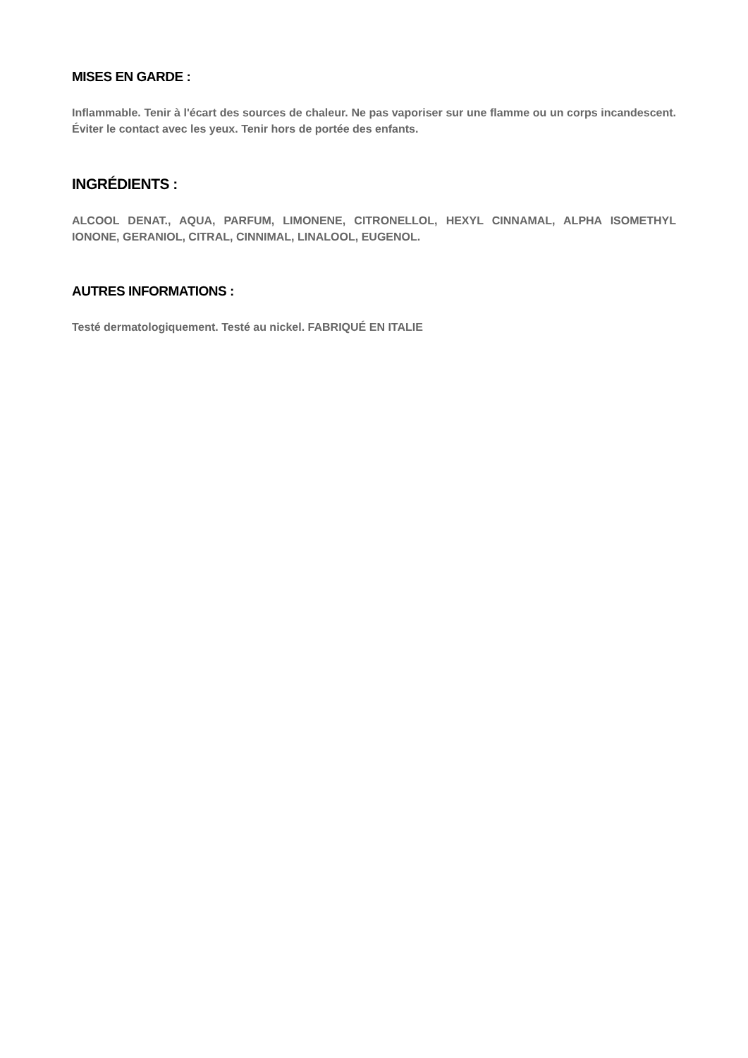MISES EN GARDE :
Inflammable. Tenir à l'écart des sources de chaleur. Ne pas vaporiser sur une flamme ou un corps incandescent. Éviter le contact avec les yeux. Tenir hors de portée des enfants.
INGRÉDIENTS :
ALCOOL DENAT., AQUA, PARFUM, LIMONENE, CITRONELLOL, HEXYL CINNAMAL, ALPHA ISOMETHYL IONONE, GERANIOL, CITRAL, CINNIMAL, LINALOOL, EUGENOL.
AUTRES INFORMATIONS :
Testé dermatologiquement. Testé au nickel. FABRIQUÉ EN ITALIE